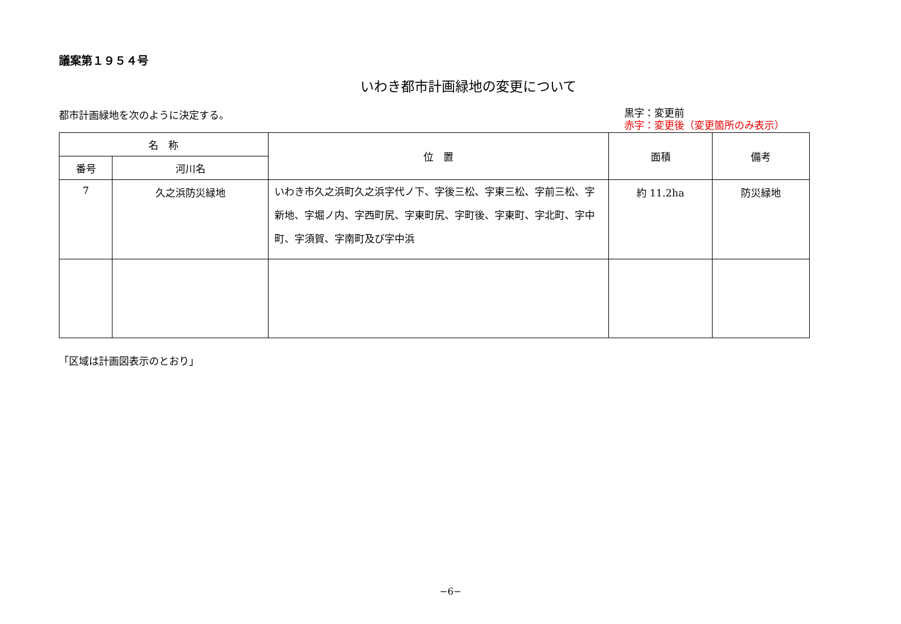議案第１９５４号
いわき都市計画緑地の変更について
都市計画緑地を次のように決定する。
黒字：変更前
赤字：変更後（変更箇所のみ表示）
| 名 称 | | 位 置 | 面積 | 備考 |
| --- | --- | --- | --- | --- |
| 番号 | 河川名 | | | |
| 7 | 久之浜防災緑地 | いわき市久之浜町久之浜字代ノ下、字後三松、字東三松、字前三松、字新地、字堀ノ内、字西町尻、字東町尻、字町後、字東町、字北町、字中町、字須賀、字南町及び字中浜 | 約 11.2ha | 防災緑地 |
「区域は計画図表示のとおり」
−6−